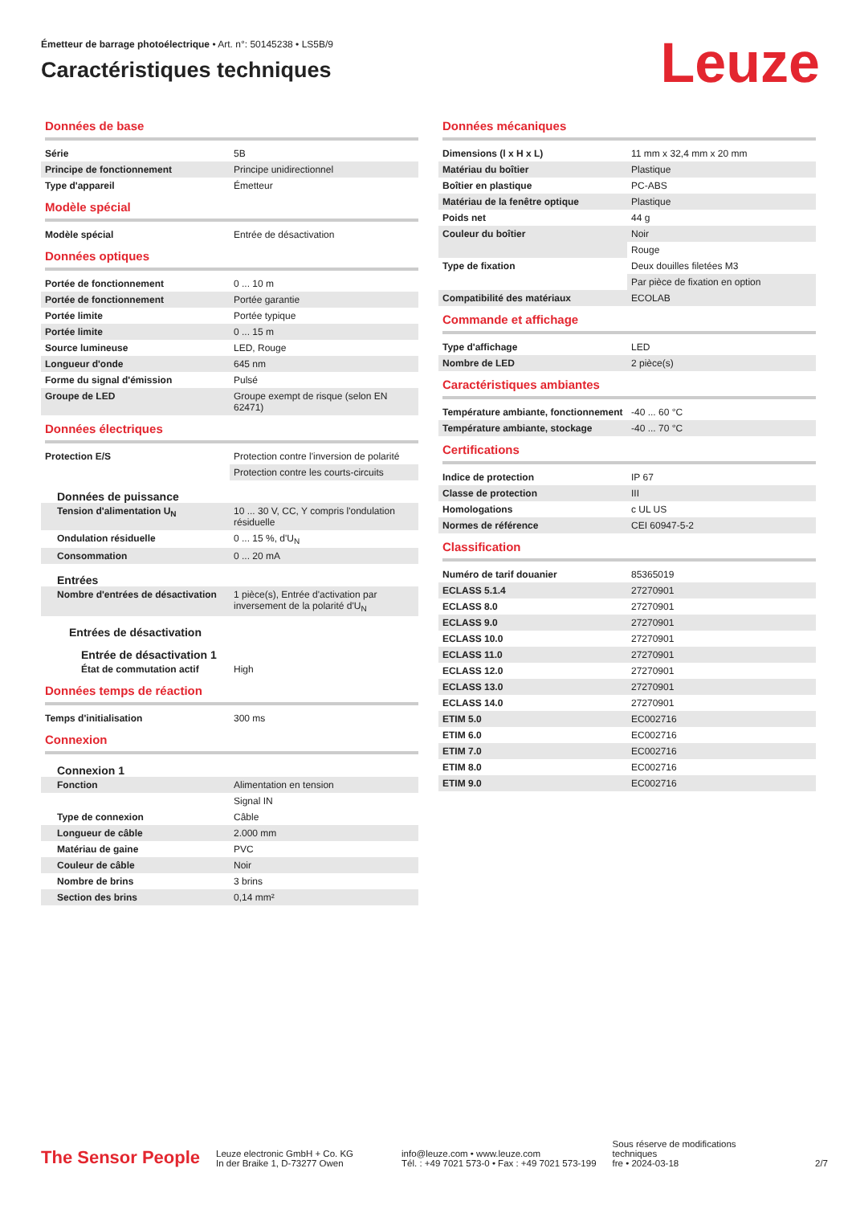Émetteur de barrage photoélectrique • Art. n°: 50145238 • LS5B/9
Caractéristiques techniques
Leuze
Données de base
| Série | 5B |
| Principe de fonctionnement | Principe unidirectionnel |
| Type d'appareil | Émetteur |
Modèle spécial
| Modèle spécial | Entrée de désactivation |
Données optiques
| Portée de fonctionnement | 0 ... 10 m |
| Portée de fonctionnement | Portée garantie |
| Portée limite | Portée typique |
| Portée limite | 0 ... 15 m |
| Source lumineuse | LED, Rouge |
| Longueur d'onde | 645 nm |
| Forme du signal d'émission | Pulsé |
| Groupe de LED | Groupe exempt de risque (selon EN 62471) |
Données électriques
| Protection E/S | Protection contre l'inversion de polarité |
| | Protection contre les courts-circuits |
Données de puissance
| Tension d'alimentation U<sub>N</sub> | 10 ... 30 V, CC, Y compris l'ondulation résiduelle |
| Ondulation résiduelle | 0 ... 15 %, d'U<sub>N</sub> |
| Consommation | 0 ... 20 mA |
Entrées
| Nombre d'entrées de désactivation | 1 pièce(s), Entrée d'activation par inversement de la polarité d'U<sub>N</sub> |
Entrées de désactivation
Entrée de désactivation 1
| État de commutation actif | High |
Données temps de réaction
| Temps d'initialisation | 300 ms |
Connexion
Connexion 1
| Fonction | Alimentation en tension |
| | Signal IN |
| Type de connexion | Câble |
| Longueur de câble | 2.000 mm |
| Matériau de gaine | PVC |
| Couleur de câble | Noir |
| Nombre de brins | 3 brins |
| Section des brins | 0,14 mm² |
Données mécaniques
| Dimensions (l x H x L) | 11 mm x 32,4 mm x 20 mm |
| Matériau du boîtier | Plastique |
| Boîtier en plastique | PC-ABS |
| Matériau de la fenêtre optique | Plastique |
| Poids net | 44 g |
| Couleur du boîtier | Noir |
| | Rouge |
| Type de fixation | Deux douilles filetées M3 |
| | Par pièce de fixation en option |
| Compatibilité des matériaux | ECOLAB |
Commande et affichage
| Type d'affichage | LED |
| Nombre de LED | 2 pièce(s) |
Caractéristiques ambiantes
| Température ambiante, fonctionnement | -40 ... 60 °C |
| Température ambiante, stockage | -40 ... 70 °C |
Certifications
| Indice de protection | IP 67 |
| Classe de protection | III |
| Homologations | c UL US |
| Normes de référence | CEI 60947-5-2 |
Classification
| Numéro de tarif douanier | 85365019 |
| ECLASS 5.1.4 | 27270901 |
| ECLASS 8.0 | 27270901 |
| ECLASS 9.0 | 27270901 |
| ECLASS 10.0 | 27270901 |
| ECLASS 11.0 | 27270901 |
| ECLASS 12.0 | 27270901 |
| ECLASS 13.0 | 27270901 |
| ECLASS 14.0 | 27270901 |
| ETIM 5.0 | EC002716 |
| ETIM 6.0 | EC002716 |
| ETIM 7.0 | EC002716 |
| ETIM 8.0 | EC002716 |
| ETIM 9.0 | EC002716 |
The Sensor People
Leuze electronic GmbH + Co. KG
In der Braike 1, D-73277 Owen
info@leuze.com • www.leuze.com
Tél. : +49 7021 573-0 • Fax : +49 7021 573-199
Sous réserve de modifications
techniques
fre • 2024-03-18
2/7